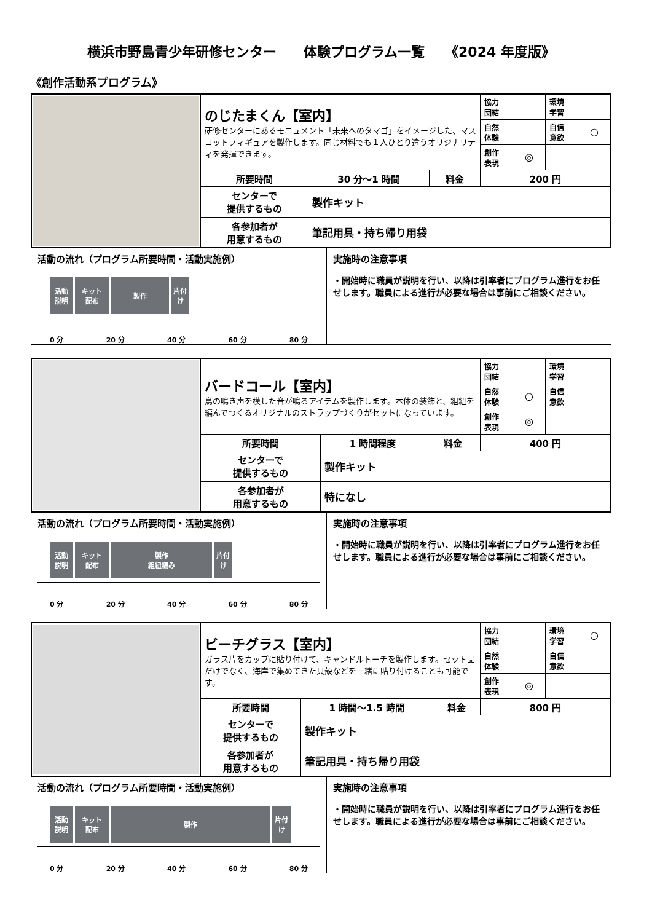横浜市野島青少年研修センター　　体験プログラム一覧　　《2024 年度版》
《創作活動系プログラム》
| | のじたまくん【室内】 研修センターにあるモニュメント「未来へのタマゴ」をイメージした、マスコットフィギュアを製作します。同じ材料でも１人ひとり違うオリジナリティを発揮できます。 | | | 協力 団結 | | 環境 学習 | |
| | | | | 自然 体験 | | 自信 意欲 | ○ |
| | | | | 創作 表現 | ◎ | | |
| | 所要時間 | 30 分～1 時間 | 料金 | 200 円 | | | |
| | センターで 提供するもの | 製作キット | | | | | |
| | 各参加者が 用意するもの | 筆記用具・持ち帰り用袋 | | | | | |
活動の流れ（プログラム所要時間・活動実施例）
活動
説明
キット
配布
製作 片付け
0 分 20 分 40 分 60 分 80 分
実施時の注意事項
・開始時に職員が説明を行い、以降は引率者にプログラム進行をお任せします。職員による進行が必要な場合は事前にご相談ください。
| | バードコール【室内】 鳥の鳴き声を模した音が鳴るアイテムを製作します。本体の装飾と、組紐を編んでつくるオリジナルのストラップづくりがセットになっています。 | | | 協力 団結 | | 環境 学習 | |
| | | | | 自然 体験 | ○ | 自信 意欲 | |
| | | | | 創作 表現 | ◎ | | |
| | 所要時間 | 1 時間程度 | 料金 | 400 円 | | | |
| | センターで 提供するもの | 製作キット | | | | | |
| | 各参加者が 用意するもの | 特になし | | | | | |
活動の流れ（プログラム所要時間・活動実施例）
活動
説明
キット
配布
製作
組紐編み
片付け
0 分 20 分 40 分 60 分 80 分
実施時の注意事項
・開始時に職員が説明を行い、以降は引率者にプログラム進行をお任せします。職員による進行が必要な場合は事前にご相談ください。
| | ビーチグラス【室内】 ガラス片をカップに貼り付けて、キャンドルトーチを製作します。セット品だけでなく、海岸で集めてきた貝殻などを一緒に貼り付けることも可能です。 | | | 協力 団結 | | 環境 学習 | ○ |
| | | | | 自然 体験 | | 自信 意欲 | |
| | | | | 創作 表現 | ◎ | | |
| | 所要時間 | 1 時間～1.5 時間 | 料金 | 800 円 | | | |
| | センターで 提供するもの | 製作キット | | | | | |
| | 各参加者が 用意するもの | 筆記用具・持ち帰り用袋 | | | | | |
活動の流れ（プログラム所要時間・活動実施例）
活動
説明
キット
配布
製作 片付け
0 分 20 分 40 分 60 分 80 分
実施時の注意事項
・開始時に職員が説明を行い、以降は引率者にプログラム進行をお任せします。職員による進行が必要な場合は事前にご相談ください。